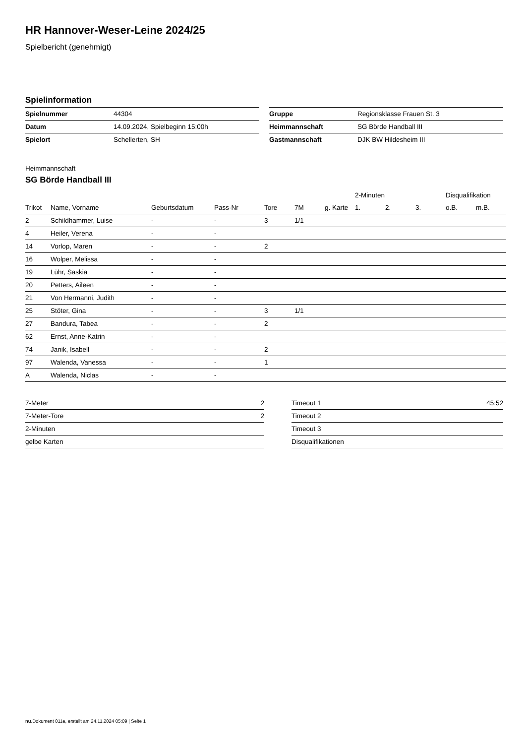HR Hannover-Weser-Leine 2024/25
Spielbericht (genehmigt)
Spielinformation
| Spielnummer | 44304 |
| Datum | 14.09.2024, Spielbeginn 15:00h |
| Spielort | Schellerten, SH |
| Gruppe | Regionsklasse Frauen St. 3 |
| Heimmannschaft | SG Börde Handball III |
| Gastmannschaft | DJK BW Hildesheim III |
Heimmannschaft
SG Börde Handball III
| | | | | | | | 2-Minuten | | | Disqualifikation | |
| --- | --- | --- | --- | --- | --- | --- | --- | --- | --- | --- | --- |
| Trikot | Name, Vorname | Geburtsdatum | Pass-Nr | Tore | 7M | g. Karte | 1. | 2. | 3. | o.B. | m.B. |
| 2 | Schildhammer, Luise | - | - | 3 | 1/1 | | | | | | |
| 4 | Heiler, Verena | - | - | | | | | | | | |
| 14 | Vorlop, Maren | - | - | 2 | | | | | | | |
| 16 | Wolper, Melissa | - | - | | | | | | | | |
| 19 | Lühr, Saskia | - | - | | | | | | | | |
| 20 | Petters, Aileen | - | - | | | | | | | | |
| 21 | Von Hermanni, Judith | - | - | | | | | | | | |
| 25 | Stöter, Gina | - | - | 3 | 1/1 | | | | | | |
| 27 | Bandura, Tabea | - | - | 2 | | | | | | | |
| 62 | Ernst, Anne-Katrin | - | - | | | | | | | | |
| 74 | Janik, Isabell | - | - | 2 | | | | | | | |
| 97 | Walenda, Vanessa | - | - | 1 | | | | | | | |
| A | Walenda, Niclas | - | - | | | | | | | | |
| 7-Meter | 2 |
| 7-Meter-Tore | 2 |
| 2-Minuten | |
| gelbe Karten | |
| Timeout 1 | 45:52 |
| Timeout 2 | |
| Timeout 3 | |
| Disqualifikationen | |
nu.Dokument 011e, erstellt am 24.11.2024 05:09 | Seite 1